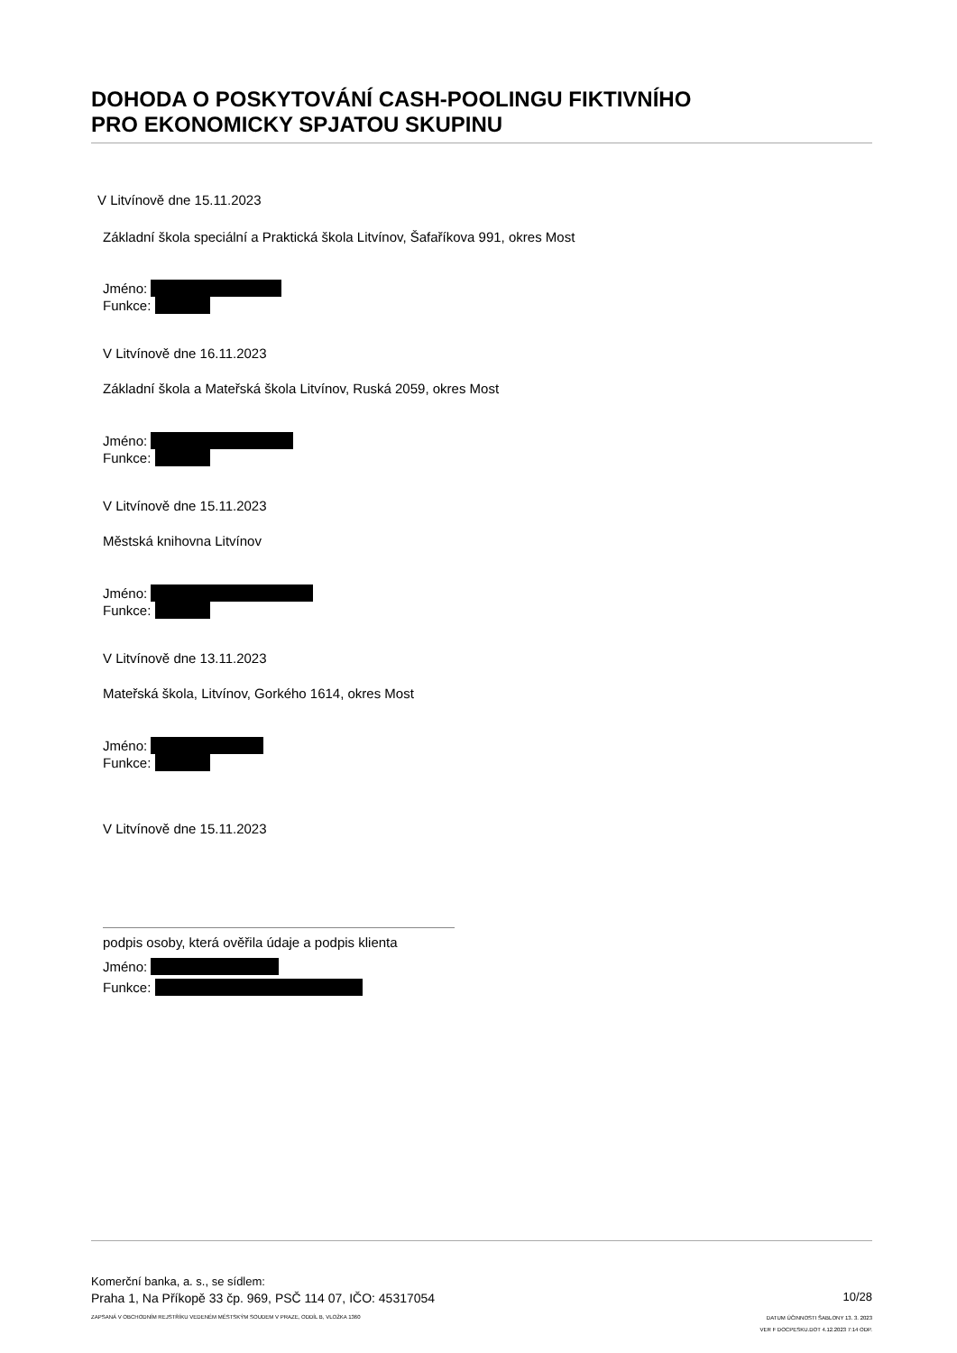DOHODA O POSKYTOVÁNÍ CASH-POOLINGU FIKTIVNÍHO
PRO EKONOMICKY SPJATOU SKUPINU
V Litvínově dne 15.11.2023
Základní škola speciální a Praktická škola Litvínov, Šafaříkova 991, okres Most
Jméno:
Funkce:
V Litvínově dne 16.11.2023
Základní škola a Mateřská škola Litvínov, Ruská 2059, okres Most
Jméno:
Funkce:
V Litvínově dne 15.11.2023
Městská knihovna Litvínov
Jméno:
Funkce:
V Litvínově dne 13.11.2023
Mateřská škola, Litvínov, Gorkého 1614, okres Most
Jméno:
Funkce:
V Litvínově dne 15.11.2023
podpis osoby, která ověřila údaje a podpis klienta
Jméno:
Funkce:
Komerční banka, a. s., se sídlem:
Praha 1, Na Příkopě 33 čp. 969, PSČ 114 07, IČO: 45317054
ZAPSANÁ V OBCHODNÍM REJSTŘÍKU VEDENÉM MĚSTSKÝM SOUDEM V PRAZE, ODDÍL B, VLOŽKA 1360
10/28
DATUM ÚČINNOSTI ŠABLONY 13. 3. 2023
VER F DOCPESKU.DOT 4.12.2023 7:14 ODP.